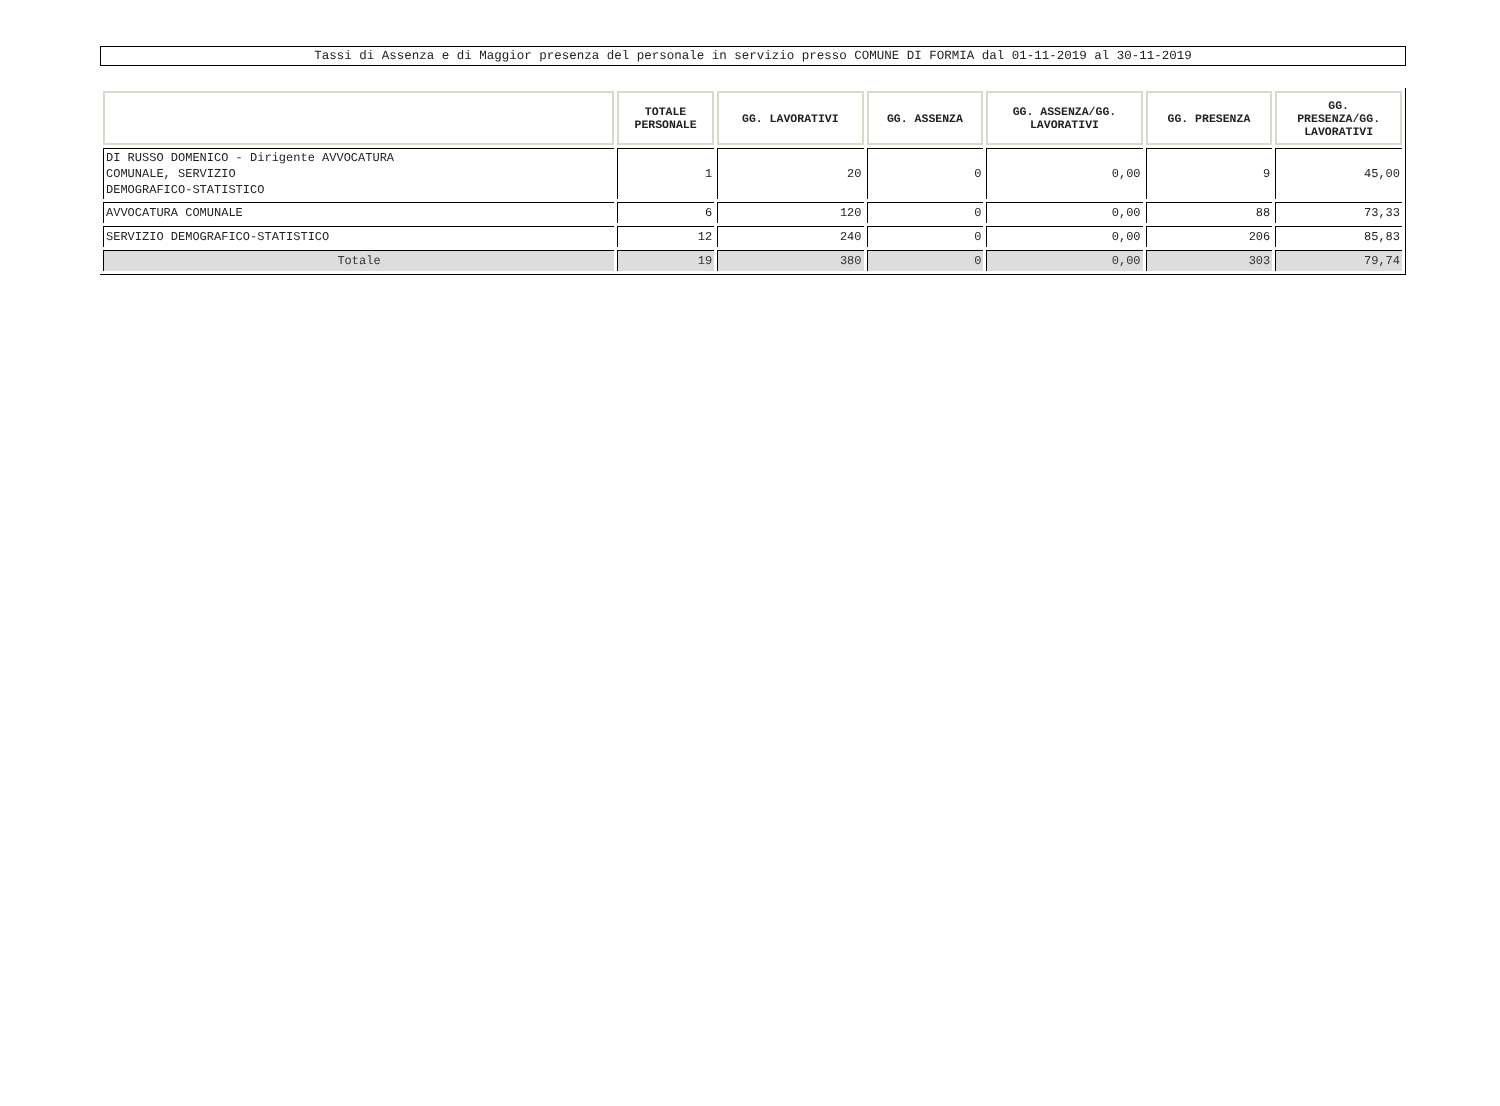Tassi di Assenza e di Maggior presenza del personale in servizio presso COMUNE DI FORMIA dal 01-11-2019 al 30-11-2019
| | TOTALE PERSONALE | GG. LAVORATIVI | GG. ASSENZA | GG. ASSENZA/GG. LAVORATIVI | GG. PRESENZA | GG. PRESENZA/GG. LAVORATIVI |
| --- | --- | --- | --- | --- | --- | --- |
| DI RUSSO DOMENICO - Dirigente AVVOCATURA COMUNALE, SERVIZIO DEMOGRAFICO-STATISTICO | 1 | 20 | 0 | 0,00 | 9 | 45,00 |
| AVVOCATURA COMUNALE | 6 | 120 | 0 | 0,00 | 88 | 73,33 |
| SERVIZIO DEMOGRAFICO-STATISTICO | 12 | 240 | 0 | 0,00 | 206 | 85,83 |
| Totale | 19 | 380 | 0 | 0,00 | 303 | 79,74 |